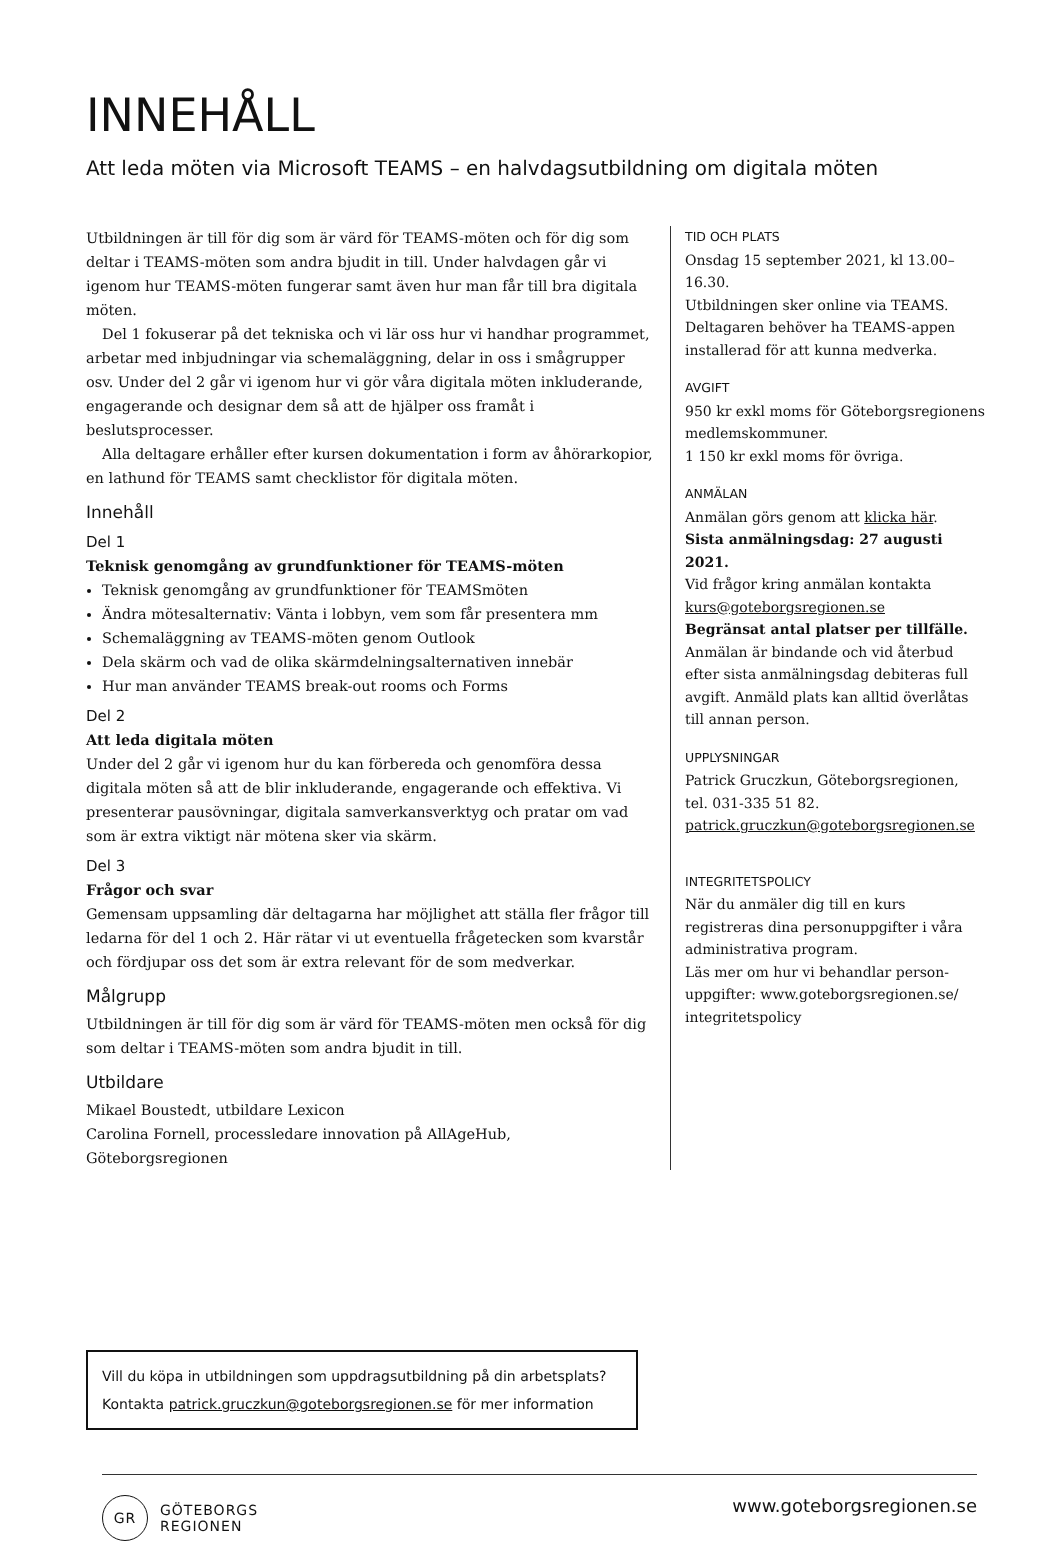INNEHÅLL
Att leda möten via Microsoft TEAMS – en halvdagsutbildning om digitala möten
Utbildningen är till för dig som är värd för TEAMS-möten och för dig som deltar i TEAMS-möten som andra bjudit in till. Under halvdagen går vi igenom hur TEAMS-möten fungerar samt även hur man får till bra digitala möten.
Del 1 fokuserar på det tekniska och vi lär oss hur vi handhar programmet, arbetar med inbjudningar via schemaläggning, delar in oss i smågrupper osv. Under del 2 går vi igenom hur vi gör våra digitala möten inkluderande, engagerande och designar dem så att de hjälper oss framåt i beslutsprocesser.
Alla deltagare erhåller efter kursen dokumentation i form av åhörarkopior, en lathund för TEAMS samt checklistor för digitala möten.
Innehåll
Del 1
Teknisk genomgång av grundfunktioner för TEAMS-möten
Teknisk genomgång av grundfunktioner för TEAMSmöten
Ändra mötesalternativ: Vänta i lobbyn, vem som får presentera mm
Schemaläggning av TEAMS-möten genom Outlook
Dela skärm och vad de olika skärmdelningsalternativen innebär
Hur man använder TEAMS break-out rooms och Forms
Del 2
Att leda digitala möten
Under del 2 går vi igenom hur du kan förbereda och genomföra dessa digitala möten så att de blir inkluderande, engagerande och effektiva. Vi presenterar pausövningar, digitala samverkansverktyg och pratar om vad som är extra viktigt när mötena sker via skärm.
Del 3
Frågor och svar
Gemensam uppsamling där deltagarna har möjlighet att ställa fler frågor till ledarna för del 1 och 2. Här rätar vi ut eventuella frågetecken som kvarstår och fördjupar oss det som är extra relevant för de som medverkar.
Målgrupp
Utbildningen är till för dig som är värd för TEAMS-möten men också för dig som deltar i TEAMS-möten som andra bjudit in till.
Utbildare
Mikael Boustedt, utbildare Lexicon
Carolina Fornell, processledare innovation på AllAgeHub, Göteborgsregionen
TID OCH PLATS
Onsdag 15 september 2021, kl 13.00–16.30.
Utbildningen sker online via TEAMS. Deltagaren behöver ha TEAMS-appen installerad för att kunna medverka.
AVGIFT
950 kr exkl moms för Göteborgsregionens medlemskommuner.
1 150 kr exkl moms för övriga.
ANMÄLAN
Anmälan görs genom att klicka här.
Sista anmälningsdag: 27 augusti 2021.
Vid frågor kring anmälan kontakta kurs@goteborgsregionen.se
Begränsat antal platser per tillfälle.
Anmälan är bindande och vid återbud efter sista anmälningsdag debiteras full avgift. Anmäld plats kan alltid överlåtas till annan person.
UPPLYSNINGAR
Patrick Gruczkun, Göteborgsregionen, tel. 031-335 51 82.
patrick.gruczkun@goteborgsregionen.se
INTEGRITETSPOLICY
När du anmäler dig till en kurs registreras dina personuppgifter i våra administrativa program.
Läs mer om hur vi behandlar person-uppgifter: www.goteborgsregionen.se/ integritetspolicy
Vill du köpa in utbildningen som uppdragsutbildning på din arbetsplats?
Kontakta patrick.gruczkun@goteborgsregionen.se för mer information
GR
GÖTEBORGS
REGIONEN
www.goteborgsregionen.se